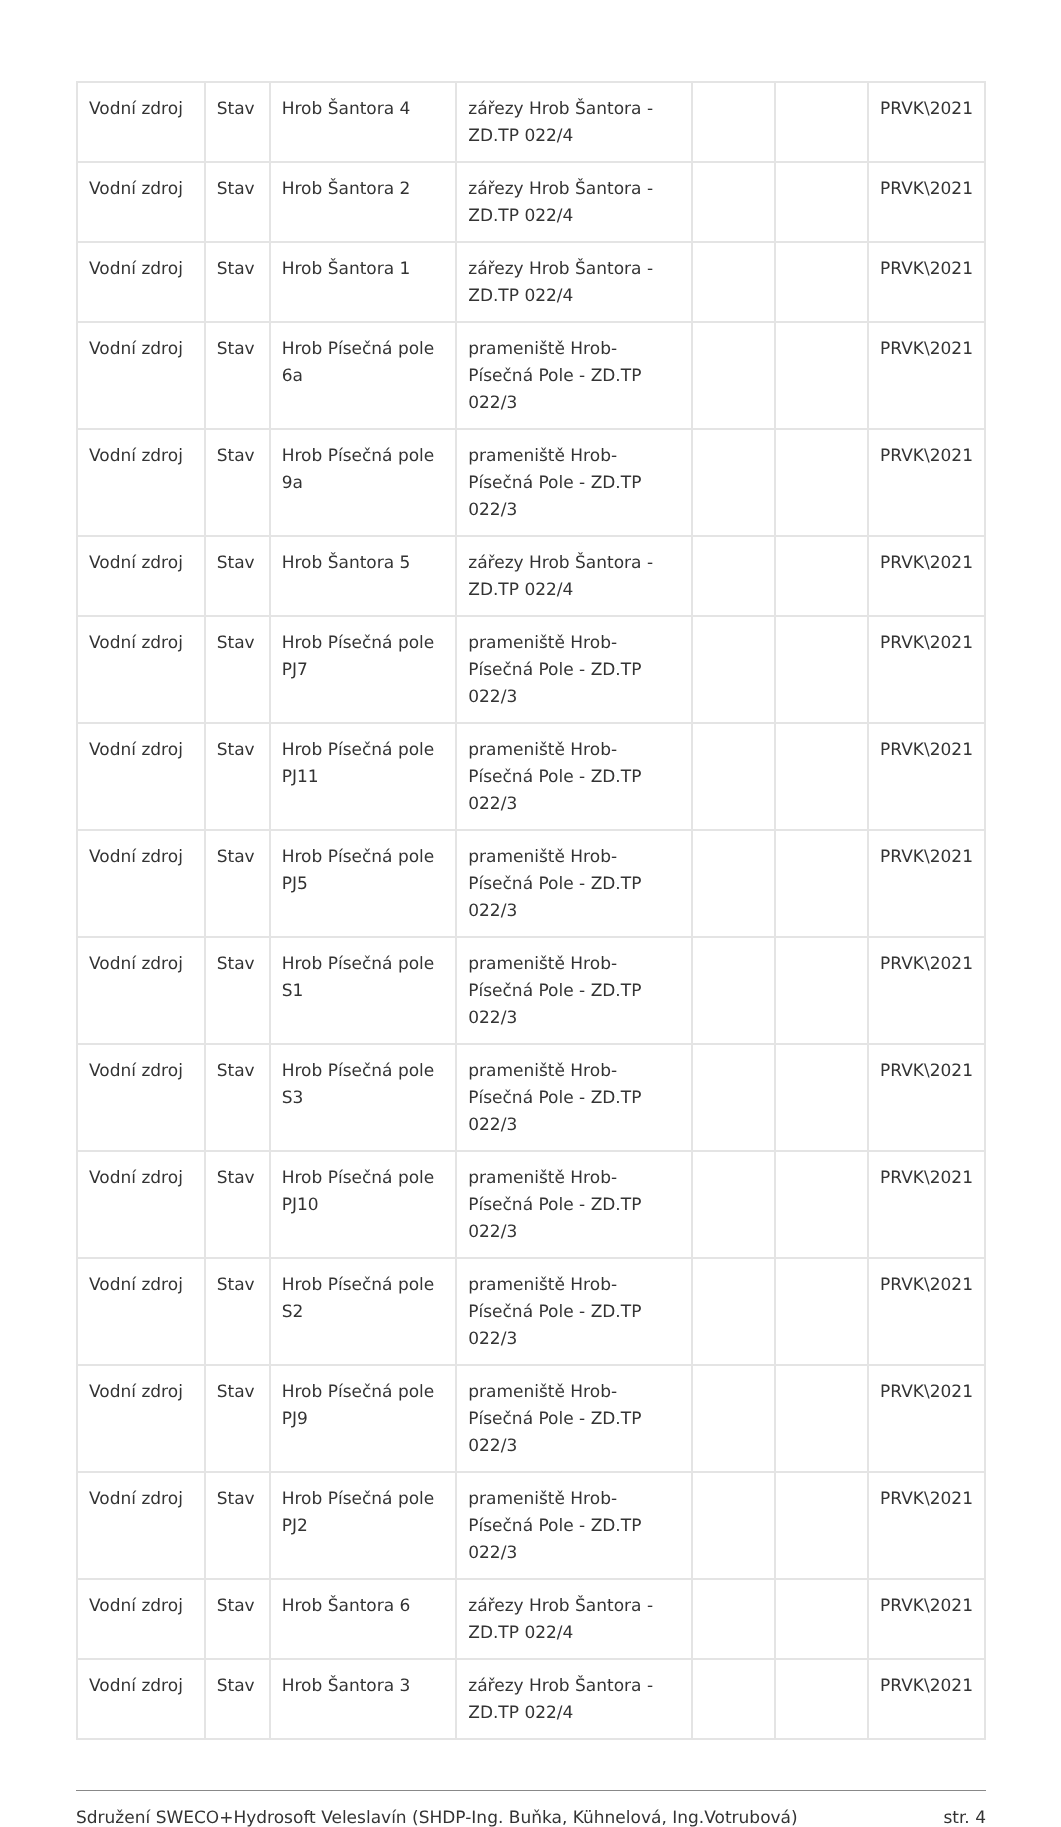| Vodní zdroj | Stav | Hrob Šantora 4 | zářezy Hrob Šantora - ZD.TP 022/4 | | | PRVK\2021 |
| Vodní zdroj | Stav | Hrob Šantora 2 | zářezy Hrob Šantora - ZD.TP 022/4 | | | PRVK\2021 |
| Vodní zdroj | Stav | Hrob Šantora 1 | zářezy Hrob Šantora - ZD.TP 022/4 | | | PRVK\2021 |
| Vodní zdroj | Stav | Hrob Písečná pole 6a | prameniště Hrob-Písečná Pole - ZD.TP 022/3 | | | PRVK\2021 |
| Vodní zdroj | Stav | Hrob Písečná pole 9a | prameniště Hrob-Písečná Pole - ZD.TP 022/3 | | | PRVK\2021 |
| Vodní zdroj | Stav | Hrob Šantora 5 | zářezy Hrob Šantora - ZD.TP 022/4 | | | PRVK\2021 |
| Vodní zdroj | Stav | Hrob Písečná pole PJ7 | prameniště Hrob-Písečná Pole - ZD.TP 022/3 | | | PRVK\2021 |
| Vodní zdroj | Stav | Hrob Písečná pole PJ11 | prameniště Hrob-Písečná Pole - ZD.TP 022/3 | | | PRVK\2021 |
| Vodní zdroj | Stav | Hrob Písečná pole PJ5 | prameniště Hrob-Písečná Pole - ZD.TP 022/3 | | | PRVK\2021 |
| Vodní zdroj | Stav | Hrob Písečná pole S1 | prameniště Hrob-Písečná Pole - ZD.TP 022/3 | | | PRVK\2021 |
| Vodní zdroj | Stav | Hrob Písečná pole S3 | prameniště Hrob-Písečná Pole - ZD.TP 022/3 | | | PRVK\2021 |
| Vodní zdroj | Stav | Hrob Písečná pole PJ10 | prameniště Hrob-Písečná Pole - ZD.TP 022/3 | | | PRVK\2021 |
| Vodní zdroj | Stav | Hrob Písečná pole S2 | prameniště Hrob-Písečná Pole - ZD.TP 022/3 | | | PRVK\2021 |
| Vodní zdroj | Stav | Hrob Písečná pole PJ9 | prameniště Hrob-Písečná Pole - ZD.TP 022/3 | | | PRVK\2021 |
| Vodní zdroj | Stav | Hrob Písečná pole PJ2 | prameniště Hrob-Písečná Pole - ZD.TP 022/3 | | | PRVK\2021 |
| Vodní zdroj | Stav | Hrob Šantora 6 | zářezy Hrob Šantora - ZD.TP 022/4 | | | PRVK\2021 |
| Vodní zdroj | Stav | Hrob Šantora 3 | zářezy Hrob Šantora - ZD.TP 022/4 | | | PRVK\2021 |
Sdružení SWECO+Hydrosoft Veleslavín (SHDP-Ing. Buňka, Kühnelová, Ing.Votrubová) str. 4